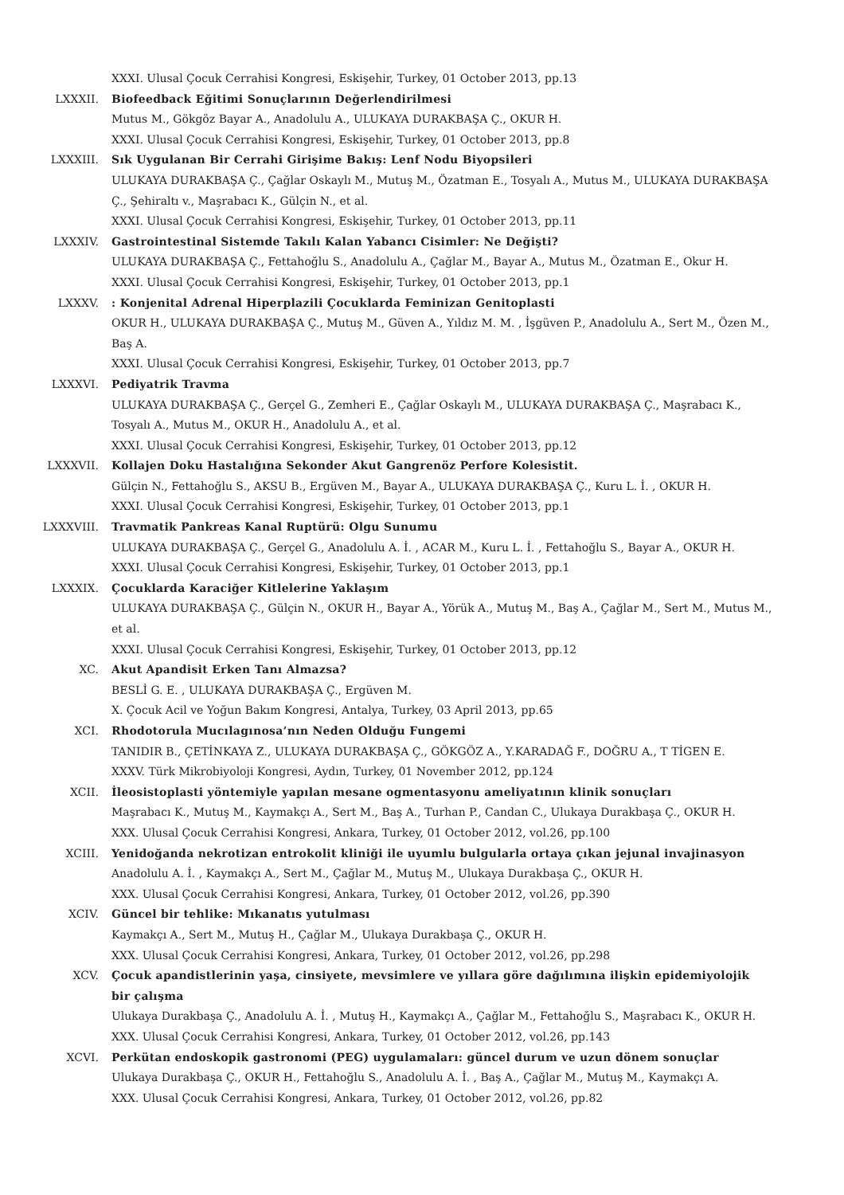XXXI. Ulusal Çocuk Cerrahisi Kongresi, Eskişehir, Turkey, 01 October 2013, pp.13
LXXXII. Biofeedback Eğitimi Sonuçlarının Değerlendirilmesi
Mutus M., Gökgöz Bayar A., Anadolulu A., ULUKAYA DURAKBAŞA Ç., OKUR H.
XXXI. Ulusal Çocuk Cerrahisi Kongresi, Eskişehir, Turkey, 01 October 2013, pp.8
LXXXIII. Sık Uygulanan Bir Cerrahi Girişime Bakış: Lenf Nodu Biyopsileri
ULUKAYA DURAKBAŞA Ç., Çağlar Oskaylı M., Mutuş M., Özatman E., Tosyalı A., Mutus M., ULUKAYA DURAKBAŞA Ç., Şehiraltı v., Maşrabacı K., Gülçin N., et al.
XXXI. Ulusal Çocuk Cerrahisi Kongresi, Eskişehir, Turkey, 01 October 2013, pp.11
LXXXIV. Gastrointestinal Sistemde Takılı Kalan Yabancı Cisimler: Ne Değişti?
ULUKAYA DURAKBAŞA Ç., Fettahoğlu S., Anadolulu A., Çağlar M., Bayar A., Mutus M., Özatman E., Okur H.
XXXI. Ulusal Çocuk Cerrahisi Kongresi, Eskişehir, Turkey, 01 October 2013, pp.1
LXXXV. : Konjenital Adrenal Hiperplazili Çocuklarda Feminizan Genitoplasti
OKUR H., ULUKAYA DURAKBAŞA Ç., Mutuş M., Güven A., Yıldız M. M. , İşgüven P., Anadolulu A., Sert M., Özen M., Baş A.
XXXI. Ulusal Çocuk Cerrahisi Kongresi, Eskişehir, Turkey, 01 October 2013, pp.7
LXXXVI. Pediyatrik Travma
ULUKAYA DURAKBAŞA Ç., Gerçel G., Zemheri E., Çağlar Oskaylı M., ULUKAYA DURAKBAŞA Ç., Maşrabacı K., Tosyalı A., Mutus M., OKUR H., Anadolulu A., et al.
XXXI. Ulusal Çocuk Cerrahisi Kongresi, Eskişehir, Turkey, 01 October 2013, pp.12
LXXXVII. Kollajen Doku Hastalığına Sekonder Akut Gangrenöz Perfore Kolesistit.
Gülçin N., Fettahoğlu S., AKSU B., Ergüven M., Bayar A., ULUKAYA DURAKBAŞA Ç., Kuru L. İ. , OKUR H.
XXXI. Ulusal Çocuk Cerrahisi Kongresi, Eskişehir, Turkey, 01 October 2013, pp.1
LXXXVIII. Travmatik Pankreas Kanal Ruptürü: Olgu Sunumu
ULUKAYA DURAKBAŞA Ç., Gerçel G., Anadolulu A. İ. , ACAR M., Kuru L. İ. , Fettahoğlu S., Bayar A., OKUR H.
XXXI. Ulusal Çocuk Cerrahisi Kongresi, Eskişehir, Turkey, 01 October 2013, pp.1
LXXXIX. Çocuklarda Karaciğer Kitlelerine Yaklaşım
ULUKAYA DURAKBAŞA Ç., Gülçin N., OKUR H., Bayar A., Yörük A., Mutuş M., Baş A., Çağlar M., Sert M., Mutus M., et al.
XXXI. Ulusal Çocuk Cerrahisi Kongresi, Eskişehir, Turkey, 01 October 2013, pp.12
XC. Akut Apandisit Erken Tanı Almazsa?
BESLİ G. E. , ULUKAYA DURAKBAŞA Ç., Ergüven M.
X. Çocuk Acil ve Yoğun Bakım Kongresi, Antalya, Turkey, 03 April 2013, pp.65
XCI. Rhodotorula Mucılagınosa’nın Neden Olduğu Fungemi
TANIDIR B., ÇETİNKAYA Z., ULUKAYA DURAKBAŞA Ç., GÖKGÖZ A., Y.KARADAĞ F., DOĞRU A., T TİGEN E.
XXXV. Türk Mikrobiyoloji Kongresi, Aydın, Turkey, 01 November 2012, pp.124
XCII. İleosistoplasti yöntemiyle yapılan mesane ogmentasyonu ameliyatının klinik sonuçları
Maşrabacı K., Mutuş M., Kaymakçı A., Sert M., Baş A., Turhan P., Candan C., Ulukaya Durakbaşa Ç., OKUR H.
XXX. Ulusal Çocuk Cerrahisi Kongresi, Ankara, Turkey, 01 October 2012, vol.26, pp.100
XCIII. Yenidoğanda nekrotizan entrokolit kliniği ile uyumlu bulgularla ortaya çıkan jejunal invajinasyon
Anadolulu A. İ. , Kaymakçı A., Sert M., Çağlar M., Mutuş M., Ulukaya Durakbaşa Ç., OKUR H.
XXX. Ulusal Çocuk Cerrahisi Kongresi, Ankara, Turkey, 01 October 2012, vol.26, pp.390
XCIV. Güncel bir tehlike: Mıkanatıs yutulması
Kaymakçı A., Sert M., Mutuş H., Çağlar M., Ulukaya Durakbaşa Ç., OKUR H.
XXX. Ulusal Çocuk Cerrahisi Kongresi, Ankara, Turkey, 01 October 2012, vol.26, pp.298
XCV. Çocuk apandistlerinin yaşa, cinsiyete, mevsimlere ve yıllara göre dağılımına ilişkin epidemiyolojik bir çalışma
Ulukaya Durakbaşa Ç., Anadolulu A. İ. , Mutuş H., Kaymakçı A., Çağlar M., Fettahoğlu S., Maşrabacı K., OKUR H.
XXX. Ulusal Çocuk Cerrahisi Kongresi, Ankara, Turkey, 01 October 2012, vol.26, pp.143
XCVI. Perkütan endoskopik gastronomi (PEG) uygulamaları: güncel durum ve uzun dönem sonuçlar
Ulukaya Durakbaşa Ç., OKUR H., Fettahoğlu S., Anadolulu A. İ. , Baş A., Çağlar M., Mutuş M., Kaymakçı A.
XXX. Ulusal Çocuk Cerrahisi Kongresi, Ankara, Turkey, 01 October 2012, vol.26, pp.82